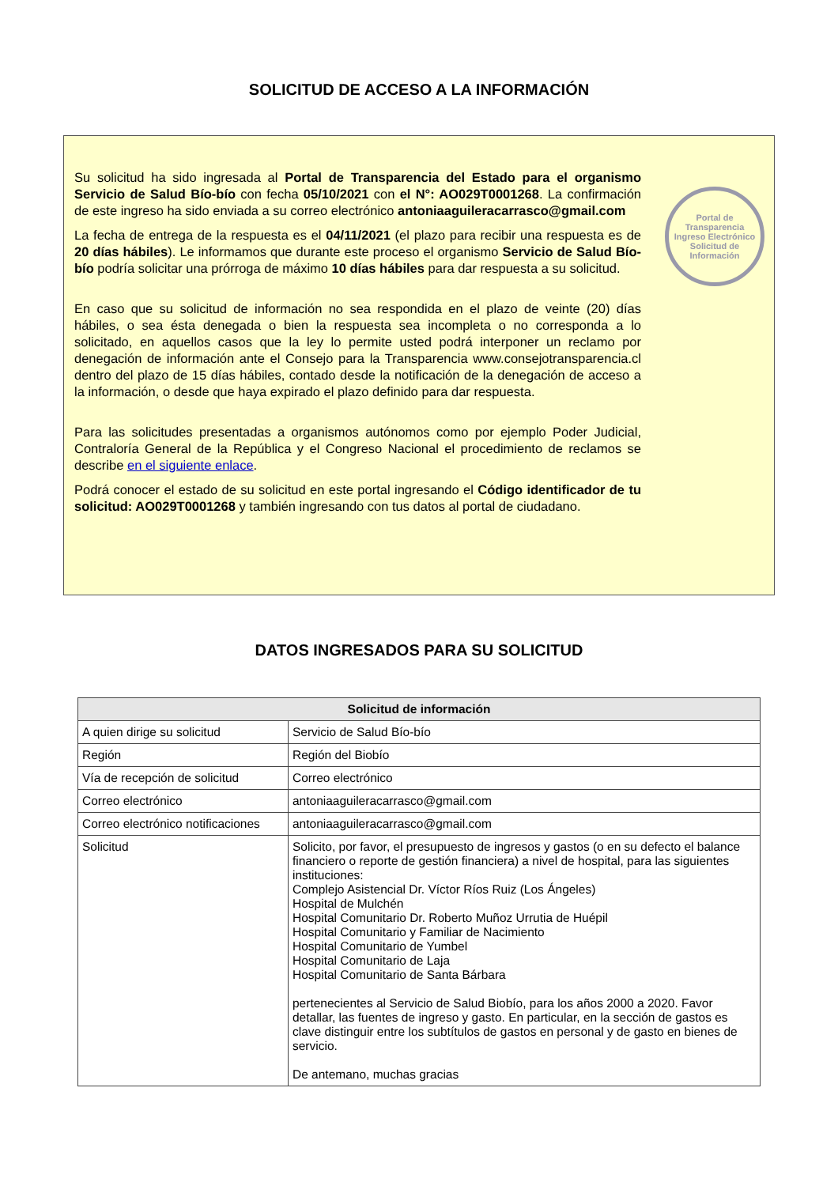SOLICITUD DE ACCESO A LA INFORMACIÓN
Portal de Transparencia
Ingreso Electrónico
Solicitud de Información
Su solicitud ha sido ingresada al Portal de Transparencia del Estado para el organismo Servicio de Salud Bío-bío con fecha 05/10/2021 con el N°: AO029T0001268. La confirmación de este ingreso ha sido enviada a su correo electrónico antoniaaguileracarrasco@gmail.com
La fecha de entrega de la respuesta es el 04/11/2021 (el plazo para recibir una respuesta es de 20 días hábiles). Le informamos que durante este proceso el organismo Servicio de Salud Bío-bío podría solicitar una prórroga de máximo 10 días hábiles para dar respuesta a su solicitud.
En caso que su solicitud de información no sea respondida en el plazo de veinte (20) días hábiles, o sea ésta denegada o bien la respuesta sea incompleta o no corresponda a lo solicitado, en aquellos casos que la ley lo permite usted podrá interponer un reclamo por denegación de información ante el Consejo para la Transparencia www.consejotransparencia.cl dentro del plazo de 15 días hábiles, contado desde la notificación de la denegación de acceso a la información, o desde que haya expirado el plazo definido para dar respuesta.
Para las solicitudes presentadas a organismos autónomos como por ejemplo Poder Judicial, Contraloría General de la República y el Congreso Nacional el procedimiento de reclamos se describe en el siguiente enlace.
Podrá conocer el estado de su solicitud en este portal ingresando el Código identificador de tu solicitud: AO029T0001268 y también ingresando con tus datos al portal de ciudadano.
DATOS INGRESADOS PARA SU SOLICITUD
| Solicitud de información | |
| --- | --- |
| A quien dirige su solicitud | Servicio de Salud Bío-bío |
| Región | Región del Biobío |
| Vía de recepción de solicitud | Correo electrónico |
| Correo electrónico | antoniaaguileracarrasco@gmail.com |
| Correo electrónico notificaciones | antoniaaguileracarrasco@gmail.com |
| Solicitud | Solicito, por favor, el presupuesto de ingresos y gastos (o en su defecto el balance financiero o reporte de gestión financiera) a nivel de hospital, para las siguientes instituciones: Complejo Asistencial Dr. Víctor Ríos Ruiz (Los Ángeles) Hospital de Mulchén Hospital Comunitario Dr. Roberto Muñoz Urrutia de Huépil Hospital Comunitario y Familiar de Nacimiento Hospital Comunitario de Yumbel Hospital Comunitario de Laja Hospital Comunitario de Santa Bárbara pertenecientes al Servicio de Salud Biobío, para los años 2000 a 2020. Favor detallar, las fuentes de ingreso y gasto. En particular, en la sección de gastos es clave distinguir entre los subtítulos de gastos en personal y de gasto en bienes de servicio. De antemano, muchas gracias |